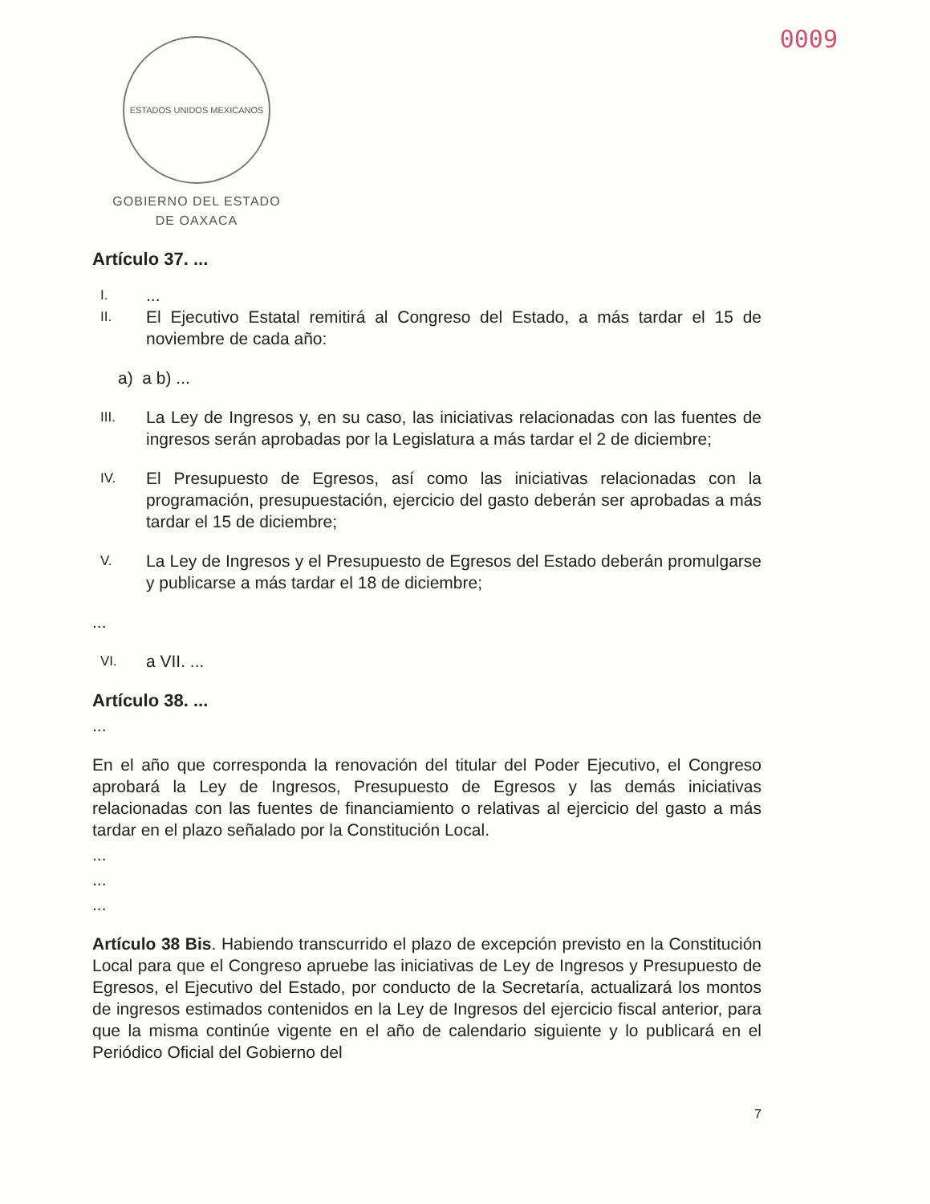ESTADOS UNIDOS MEXICANOS
GOBIERNO DEL ESTADO
DE OAXACA
0009
Artículo 37. ...
I....
II. El Ejecutivo Estatal remitirá al Congreso del Estado, a más tardar el 15 de noviembre de cada año:
a) a b) ...
III. La Ley de Ingresos y, en su caso, las iniciativas relacionadas con las fuentes de ingresos serán aprobadas por la Legislatura a más tardar el 2 de diciembre;
IV. El Presupuesto de Egresos, así como las iniciativas relacionadas con la programación, presupuestación, ejercicio del gasto deberán ser aprobadas a más tardar el 15 de diciembre;
V. La Ley de Ingresos y el Presupuesto de Egresos del Estado deberán promulgarse y publicarse a más tardar el 18 de diciembre;
...
VI. a VII. ...
Artículo 38. ...
...
En el año que corresponda la renovación del titular del Poder Ejecutivo, el Congreso aprobará la Ley de Ingresos, Presupuesto de Egresos y las demás iniciativas relacionadas con las fuentes de financiamiento o relativas al ejercicio del gasto a más tardar en el plazo señalado por la Constitución Local.
...
...
...
Artículo 38 Bis. Habiendo transcurrido el plazo de excepción previsto en la Constitución Local para que el Congreso apruebe las iniciativas de Ley de Ingresos y Presupuesto de Egresos, el Ejecutivo del Estado, por conducto de la Secretaría, actualizará los montos de ingresos estimados contenidos en la Ley de Ingresos del ejercicio fiscal anterior, para que la misma continúe vigente en el año de calendario siguiente y lo publicará en el Periódico Oficial del Gobierno del
7